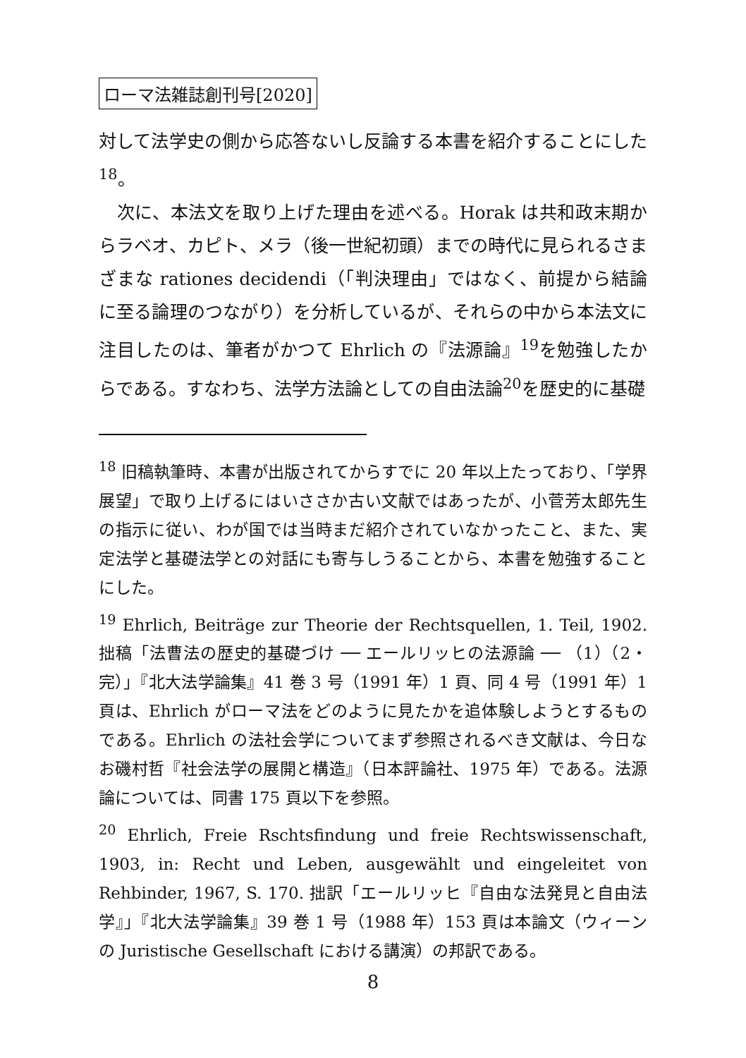ローマ法雑誌創刊号[2020]
対して法学史の側から応答ないし反論する本書を紹介することにした<sup>18</sup>。
　次に、本法文を取り上げた理由を述べる。Horak は共和政末期からラベオ、カピト、メラ（後一世紀初頭）までの時代に見られるさまざまな rationes decidendi（「判決理由」ではなく、前提から結論に至る論理のつながり）を分析しているが、それらの中から本法文に注目したのは、筆者がかつて Ehrlich の『法源論』<sup>19</sup>を勉強したからである。すなわち、法学方法論としての自由法論<sup>20</sup>を歴史的に基礎
<sup>18</sup> 旧稿執筆時、本書が出版されてからすでに 20 年以上たっており、「学界展望」で取り上げるにはいささか古い文献ではあったが、小菅芳太郎先生の指示に従い、わが国では当時まだ紹介されていなかったこと、また、実定法学と基礎法学との対話にも寄与しうることから、本書を勉強することにした。
<sup>19</sup> Ehrlich, Beiträge zur Theorie der Rechtsquellen, 1. Teil, 1902. 拙稿「法曹法の歴史的基礎づけ ── エールリッヒの法源論 ── （1）（2・完）」『北大法学論集』41 巻 3 号（1991 年）1 頁、同 4 号（1991 年）1 頁は、Ehrlich がローマ法をどのように見たかを追体験しようとするものである。Ehrlich の法社会学についてまず参照されるべき文献は、今日なお磯村哲『社会法学の展開と構造』（日本評論社、1975 年）である。法源論については、同書 175 頁以下を参照。
<sup>20</sup> Ehrlich, Freie Rschtsfindung und freie Rechtswissenschaft, 1903, in: Recht und Leben, ausgewählt und eingeleitet von Rehbinder, 1967, S. 170. 拙訳「エールリッヒ『自由な法発見と自由法学』」『北大法学論集』39 巻 1 号（1988 年）153 頁は本論文（ウィーンの Juristische Gesellschaft における講演）の邦訳である。
8